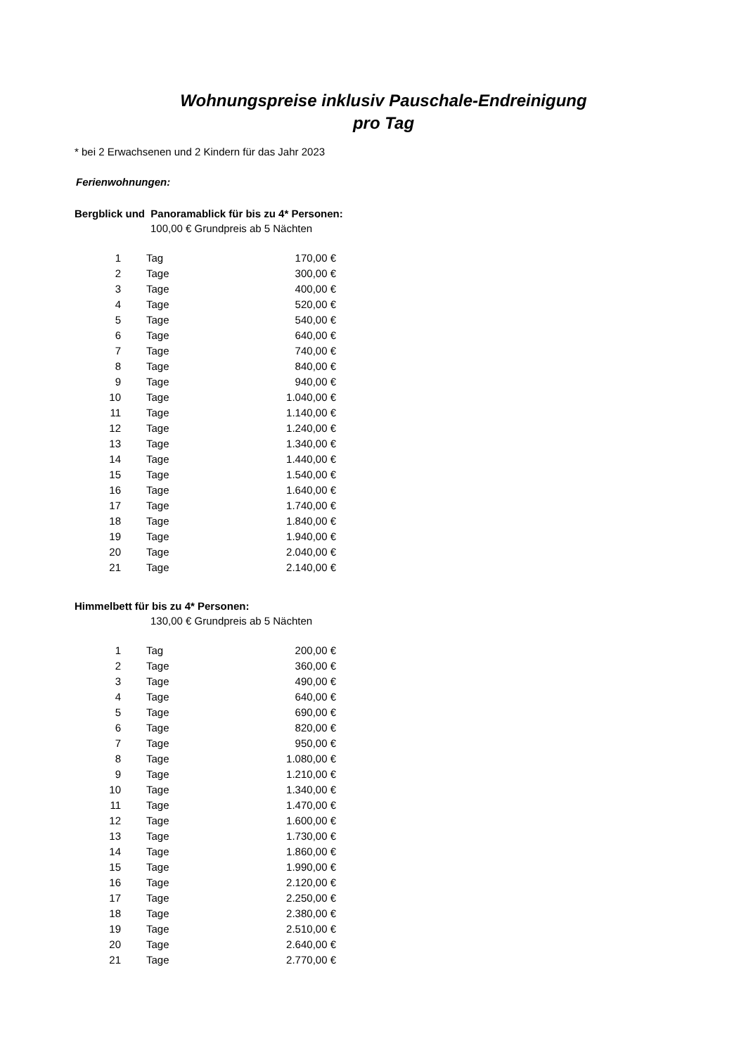Wohnungspreise inklusiv Pauschale-Endreinigung
pro Tag
* bei 2 Erwachsenen und 2 Kindern für das Jahr 2023
Ferienwohnungen:
Bergblick und Panoramablick für bis zu 4* Personen:
100,00 € Grundpreis ab 5 Nächten
| 1 | Tag | 170,00 € |
| 2 | Tage | 300,00 € |
| 3 | Tage | 400,00 € |
| 4 | Tage | 520,00 € |
| 5 | Tage | 540,00 € |
| 6 | Tage | 640,00 € |
| 7 | Tage | 740,00 € |
| 8 | Tage | 840,00 € |
| 9 | Tage | 940,00 € |
| 10 | Tage | 1.040,00 € |
| 11 | Tage | 1.140,00 € |
| 12 | Tage | 1.240,00 € |
| 13 | Tage | 1.340,00 € |
| 14 | Tage | 1.440,00 € |
| 15 | Tage | 1.540,00 € |
| 16 | Tage | 1.640,00 € |
| 17 | Tage | 1.740,00 € |
| 18 | Tage | 1.840,00 € |
| 19 | Tage | 1.940,00 € |
| 20 | Tage | 2.040,00 € |
| 21 | Tage | 2.140,00 € |
Himmelbett für bis zu 4* Personen:
130,00 € Grundpreis ab 5 Nächten
| 1 | Tag | 200,00 € |
| 2 | Tage | 360,00 € |
| 3 | Tage | 490,00 € |
| 4 | Tage | 640,00 € |
| 5 | Tage | 690,00 € |
| 6 | Tage | 820,00 € |
| 7 | Tage | 950,00 € |
| 8 | Tage | 1.080,00 € |
| 9 | Tage | 1.210,00 € |
| 10 | Tage | 1.340,00 € |
| 11 | Tage | 1.470,00 € |
| 12 | Tage | 1.600,00 € |
| 13 | Tage | 1.730,00 € |
| 14 | Tage | 1.860,00 € |
| 15 | Tage | 1.990,00 € |
| 16 | Tage | 2.120,00 € |
| 17 | Tage | 2.250,00 € |
| 18 | Tage | 2.380,00 € |
| 19 | Tage | 2.510,00 € |
| 20 | Tage | 2.640,00 € |
| 21 | Tage | 2.770,00 € |